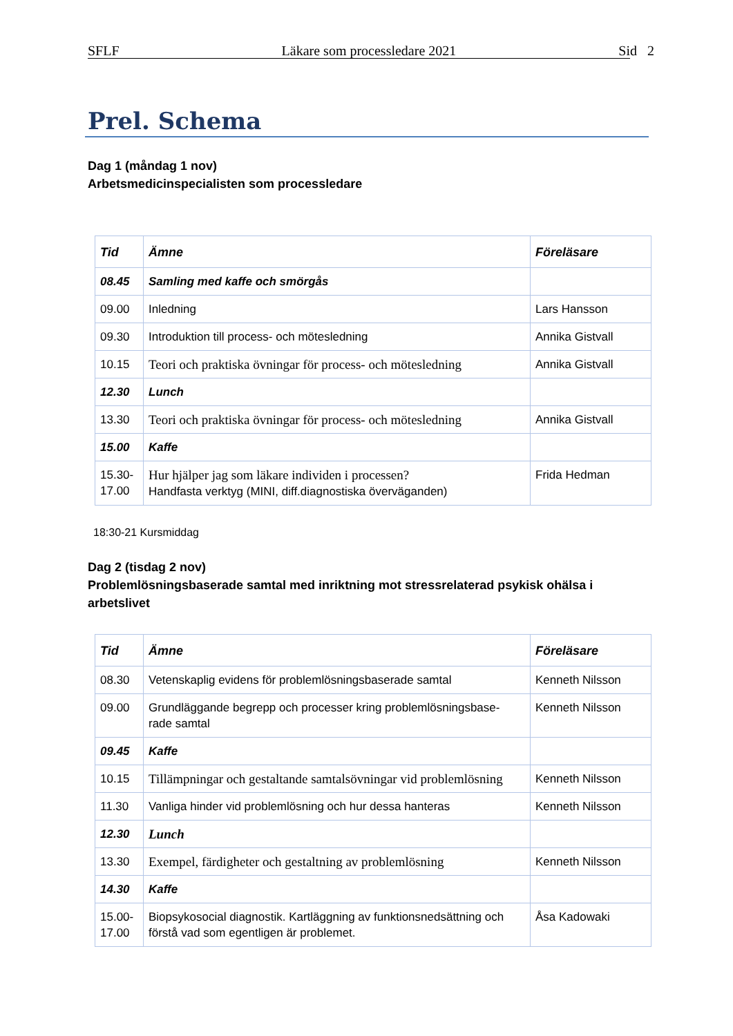SFLF Läkare som processledare 2021 Sid 2
Prel. Schema
Dag 1 (måndag 1 nov)
Arbetsmedicinspecialisten som processledare
| Tid | Ämne | Föreläsare |
| --- | --- | --- |
| 08.45 | Samling med kaffe och smörgås | |
| 09.00 | Inledning | Lars Hansson |
| 09.30 | Introduktion till process- och mötesledning | Annika Gistvall |
| 10.15 | Teori och praktiska övningar för process- och mötesledning | Annika Gistvall |
| 12.30 | Lunch | |
| 13.30 | Teori och praktiska övningar för process- och mötesledning | Annika Gistvall |
| 15.00 | Kaffe | |
| 15.30- 17.00 | Hur hjälper jag som läkare individen i processen? Handfasta verktyg (MINI, diff.diagnostiska överväganden) | Frida Hedman |
18:30-21 Kursmiddag
Dag 2 (tisdag 2 nov)
Problemlösningsbaserade samtal med inriktning mot stressrelaterad psykisk ohälsa i arbetslivet
| Tid | Ämne | Föreläsare |
| --- | --- | --- |
| 08.30 | Vetenskaplig evidens för problemlösningsbaserade samtal | Kenneth Nilsson |
| 09.00 | Grundläggande begrepp och processer kring problemlösningsbase- rade samtal | Kenneth Nilsson |
| 09.45 | Kaffe | |
| 10.15 | Tillämpningar och gestaltande samtalsövningar vid problemlösning | Kenneth Nilsson |
| 11.30 | Vanliga hinder vid problemlösning och hur dessa hanteras | Kenneth Nilsson |
| 12.30 | Lunch | |
| 13.30 | Exempel, färdigheter och gestaltning av problemlösning | Kenneth Nilsson |
| 14.30 | Kaffe | |
| 15.00- 17.00 | Biopsykosocial diagnostik. Kartläggning av funktionsnedsättning och förstå vad som egentligen är problemet. | Åsa Kadowaki |